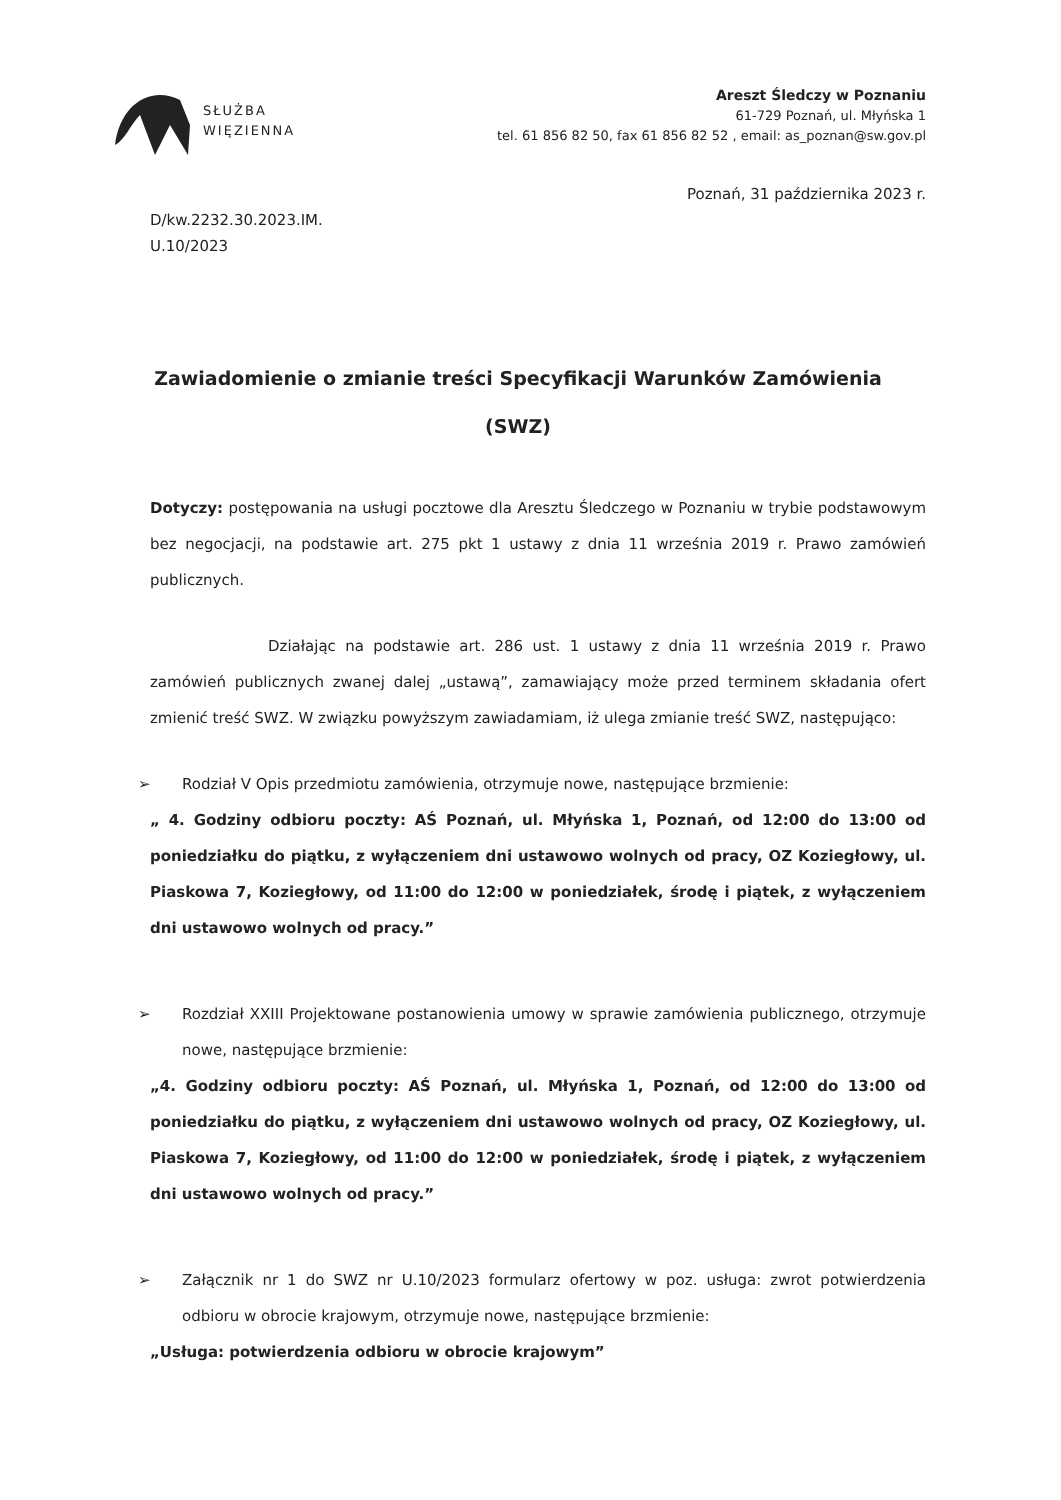SŁUŻBA
WIĘZIENNA
Areszt Śledczy w Poznaniu
61-729 Poznań, ul. Młyńska 1
tel. 61 856 82 50, fax 61 856 82 52 , email: as_poznan@sw.gov.pl
Poznań, 31 października 2023 r.
D/kw.2232.30.2023.IM.
U.10/2023
Zawiadomienie o zmianie treści Specyfikacji Warunków Zamówienia
(SWZ)
Dotyczy: postępowania na usługi pocztowe dla Aresztu Śledczego w Poznaniu w trybie podstawowym bez negocjacji, na podstawie art. 275 pkt 1 ustawy z dnia 11 września 2019 r. Prawo zamówień publicznych.
Działając na podstawie art. 286 ust. 1 ustawy z dnia 11 września 2019 r. Prawo zamówień publicznych zwanej dalej „ustawą”, zamawiający może przed terminem składania ofert zmienić treść SWZ. W związku powyższym zawiadamiam, iż ulega zmianie treść SWZ, następująco:
➢ Rodział V Opis przedmiotu zamówienia, otrzymuje nowe, następujące brzmienie:
„ 4. Godziny odbioru poczty: AŚ Poznań, ul. Młyńska 1, Poznań, od 12:00 do 13:00 od poniedziałku do piątku, z wyłączeniem dni ustawowo wolnych od pracy, OZ Koziegłowy, ul. Piaskowa 7, Koziegłowy, od 11:00 do 12:00 w poniedziałek, środę i piątek, z wyłączeniem dni ustawowo wolnych od pracy.”
➢ Rozdział XXIII Projektowane postanowienia umowy w sprawie zamówienia publicznego, otrzymuje nowe, następujące brzmienie:
„4. Godziny odbioru poczty: AŚ Poznań, ul. Młyńska 1, Poznań, od 12:00 do 13:00 od poniedziałku do piątku, z wyłączeniem dni ustawowo wolnych od pracy, OZ Koziegłowy, ul. Piaskowa 7, Koziegłowy, od 11:00 do 12:00 w poniedziałek, środę i piątek, z wyłączeniem dni ustawowo wolnych od pracy.”
➢ Załącznik nr 1 do SWZ nr U.10/2023 formularz ofertowy w poz. usługa: zwrot potwierdzenia odbioru w obrocie krajowym, otrzymuje nowe, następujące brzmienie:
„Usługa: potwierdzenia odbioru w obrocie krajowym”